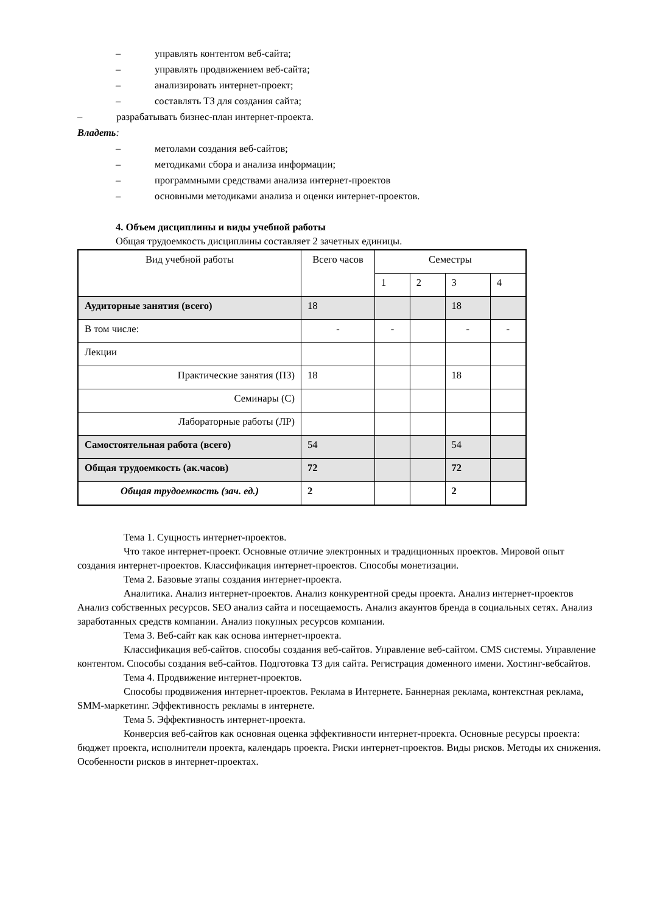– управлять контентом веб-сайта;
– управлять продвижением веб-сайта;
– анализировать интернет-проект;
– составлять ТЗ для создания сайта;
– разрабатывать бизнес-план интернет-проекта.
Владеть:
– метолами создания веб-сайтов;
– методиками сбора и анализа информации;
– программными средствами анализа интернет-проектов
– основными методиками анализа и оценки интернет-проектов.
4. Объем дисциплины и виды учебной работы
Общая трудоемкость дисциплины составляет 2 зачетных единицы.
| Вид учебной работы | Всего часов | Семестры | | | |
| --- | --- | --- | --- | --- | --- |
| | | 1 | 2 | 3 | 4 |
| Аудиторные занятия (всего) | 18 | | | 18 | |
| В том числе: | - | - | | - | - |
| Лекции | | | | | |
| Практические занятия (ПЗ) | 18 | | | 18 | |
| Семинары (С) | | | | | |
| Лабораторные работы (ЛР) | | | | | |
| Самостоятельная работа (всего) | 54 | | | 54 | |
| Общая трудоемкость (ак.часов) | 72 | | | 72 | |
| Общая трудоемкость (зач. ед.) | 2 | | | 2 | |
Тема 1. Сущность интернет-проектов.
Что такое интернет-проект. Основные отличие электронных и традиционных проектов. Мировой опыт создания интернет-проектов. Классификация интернет-проектов. Способы монетизации.
Тема 2. Базовые этапы создания интернет-проекта.
Аналитика. Анализ интернет-проектов. Анализ конкурентной среды проекта. Анализ интернет-проектов Анализ собственных ресурсов. SEO анализ сайта и посещаемость. Анализ акаунтов бренда в социальных сетях. Анализ заработанных средств компании. Анализ покупных ресурсов компании.
Тема 3. Веб-сайт как как основа интернет-проекта.
Классификация веб-сайтов. способы создания веб-сайтов. Управление веб-сайтом. CMS системы. Управление контентом. Способы создания веб-сайтов. Подготовка ТЗ для сайта. Регистрация доменного имени. Хостинг-вебсайтов.
Тема 4. Продвижение интернет-проектов.
Способы продвижения интернет-проектов. Реклама в Интернете. Баннерная реклама, контекстная реклама, SMM-маркетинг. Эффективность рекламы в интернете.
Тема 5. Эффективность интернет-проекта.
Конверсия веб-сайтов как основная оценка эффективности интернет-проекта. Основные ресурсы проекта: бюджет проекта, исполнители проекта, календарь проекта. Риски интернет-проектов. Виды рисков. Методы их снижения. Особенности рисков в интернет-проектах.